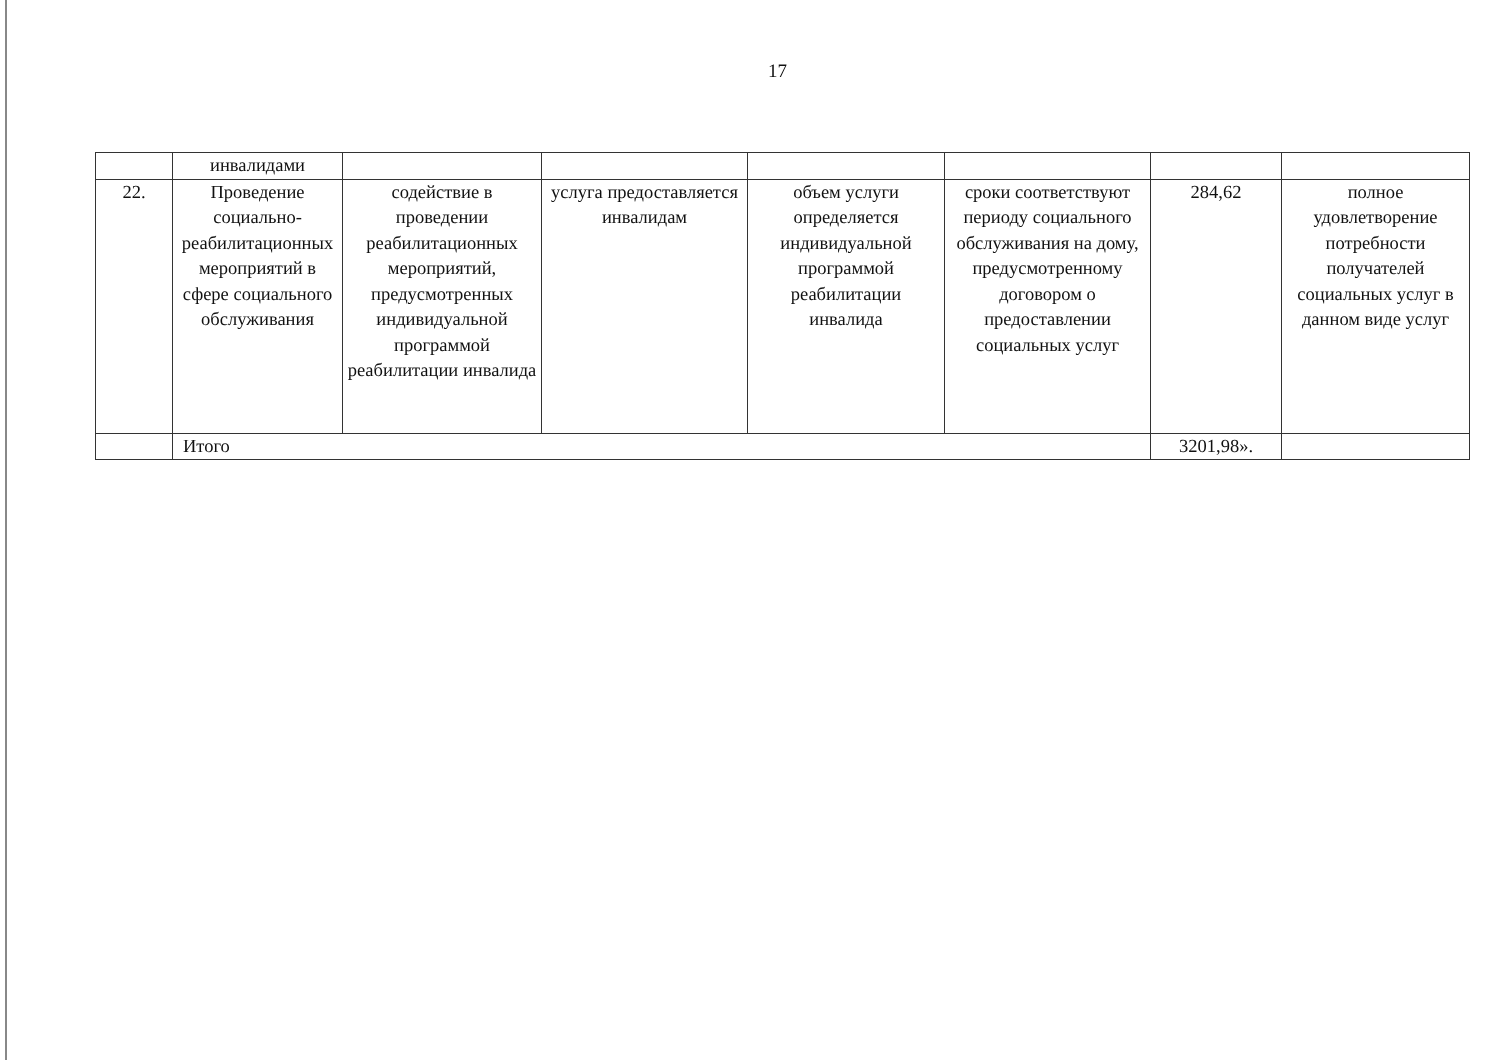17
| | инвалидами | | | | | | |
| 22. | Проведение социально-реабилитационных мероприятий в сфере социального обслуживания | содействие в проведении реабилитационных мероприятий, предусмотренных индивидуальной программой реабилитации инвалида | услуга предоставляется инвалидам | объем услуги определяется индивидуальной программой реабилитации инвалида | сроки соответствуют периоду социального обслуживания на дому, предусмотренному договором о предоставлении социальных услуг | 284,62 | полное удовлетворение потребности получателей социальных услуг в данном виде услуг |
| | Итого | | | | | 3201,98». | |